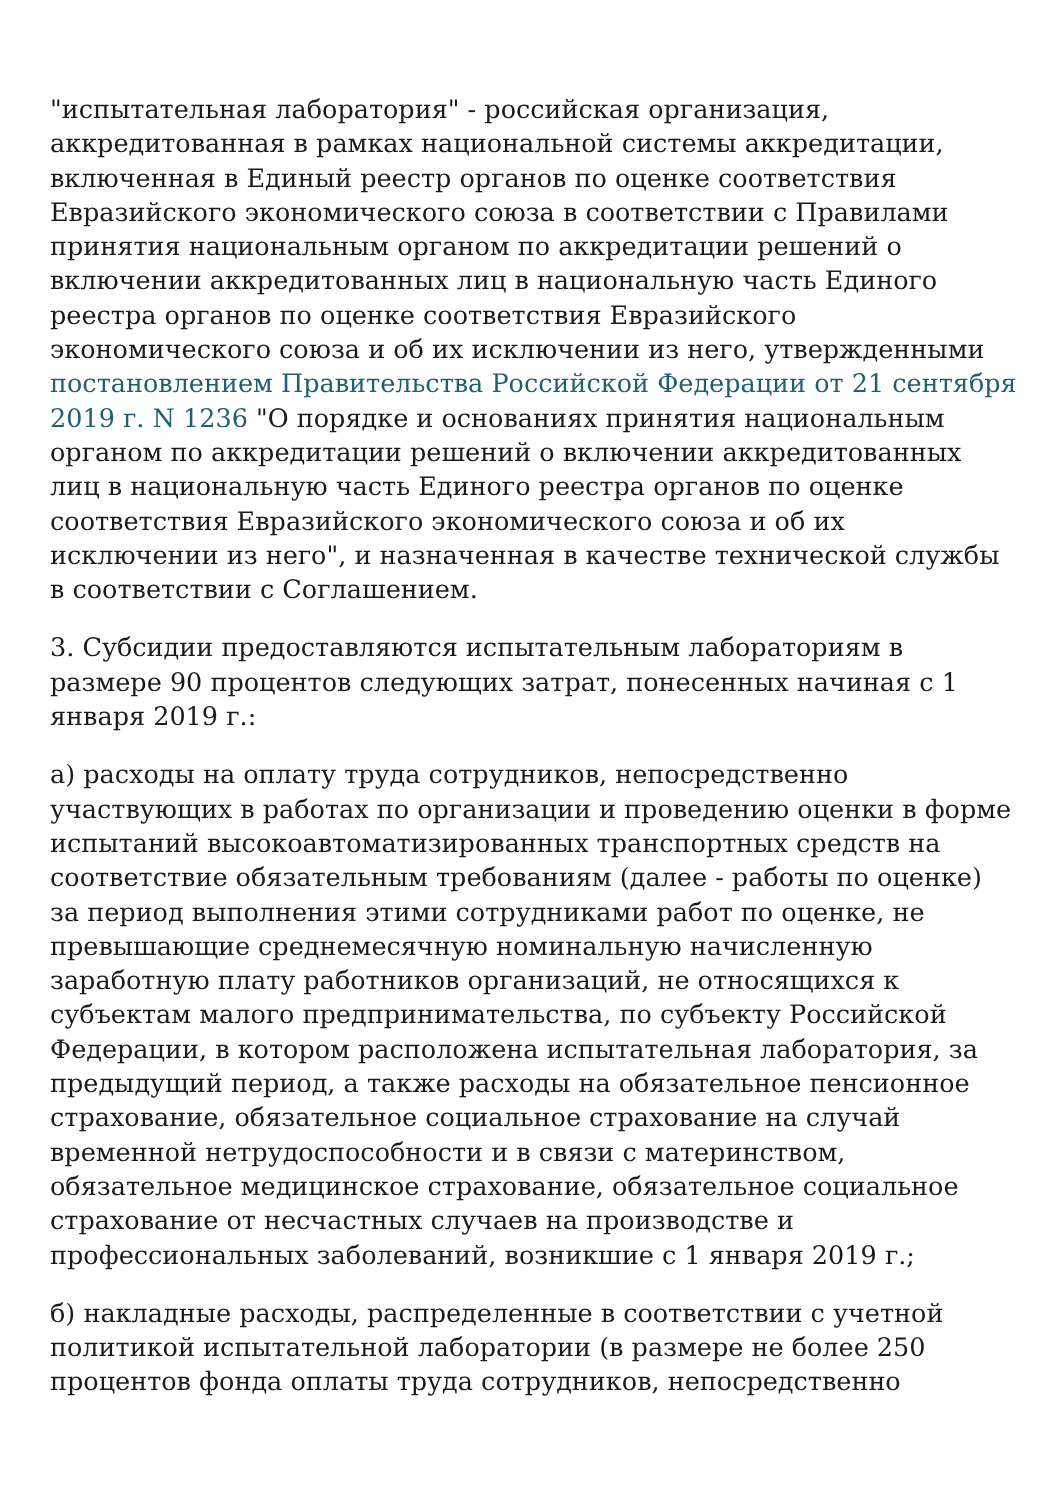"испытательная лаборатория" - российская организация, аккредитованная в рамках национальной системы аккредитации, включенная в Единый реестр органов по оценке соответствия Евразийского экономического союза в соответствии с Правилами принятия национальным органом по аккредитации решений о включении аккредитованных лиц в национальную часть Единого реестра органов по оценке соответствия Евразийского экономического союза и об их исключении из него, утвержденными постановлением Правительства Российской Федерации от 21 сентября 2019 г. N 1236 "О порядке и основаниях принятия национальным органом по аккредитации решений о включении аккредитованных лиц в национальную часть Единого реестра органов по оценке соответствия Евразийского экономического союза и об их исключении из него", и назначенная в качестве технической службы в соответствии с Соглашением.
3. Субсидии предоставляются испытательным лабораториям в размере 90 процентов следующих затрат, понесенных начиная с 1 января 2019 г.:
а) расходы на оплату труда сотрудников, непосредственно участвующих в работах по организации и проведению оценки в форме испытаний высокоавтоматизированных транспортных средств на соответствие обязательным требованиям (далее - работы по оценке) за период выполнения этими сотрудниками работ по оценке, не превышающие среднемесячную номинальную начисленную заработную плату работников организаций, не относящихся к субъектам малого предпринимательства, по субъекту Российской Федерации, в котором расположена испытательная лаборатория, за предыдущий период, а также расходы на обязательное пенсионное страхование, обязательное социальное страхование на случай временной нетрудоспособности и в связи с материнством, обязательное медицинское страхование, обязательное социальное страхование от несчастных случаев на производстве и профессиональных заболеваний, возникшие с 1 января 2019 г.;
б) накладные расходы, распределенные в соответствии с учетной политикой испытательной лаборатории (в размере не более 250 процентов фонда оплаты труда сотрудников, непосредственно